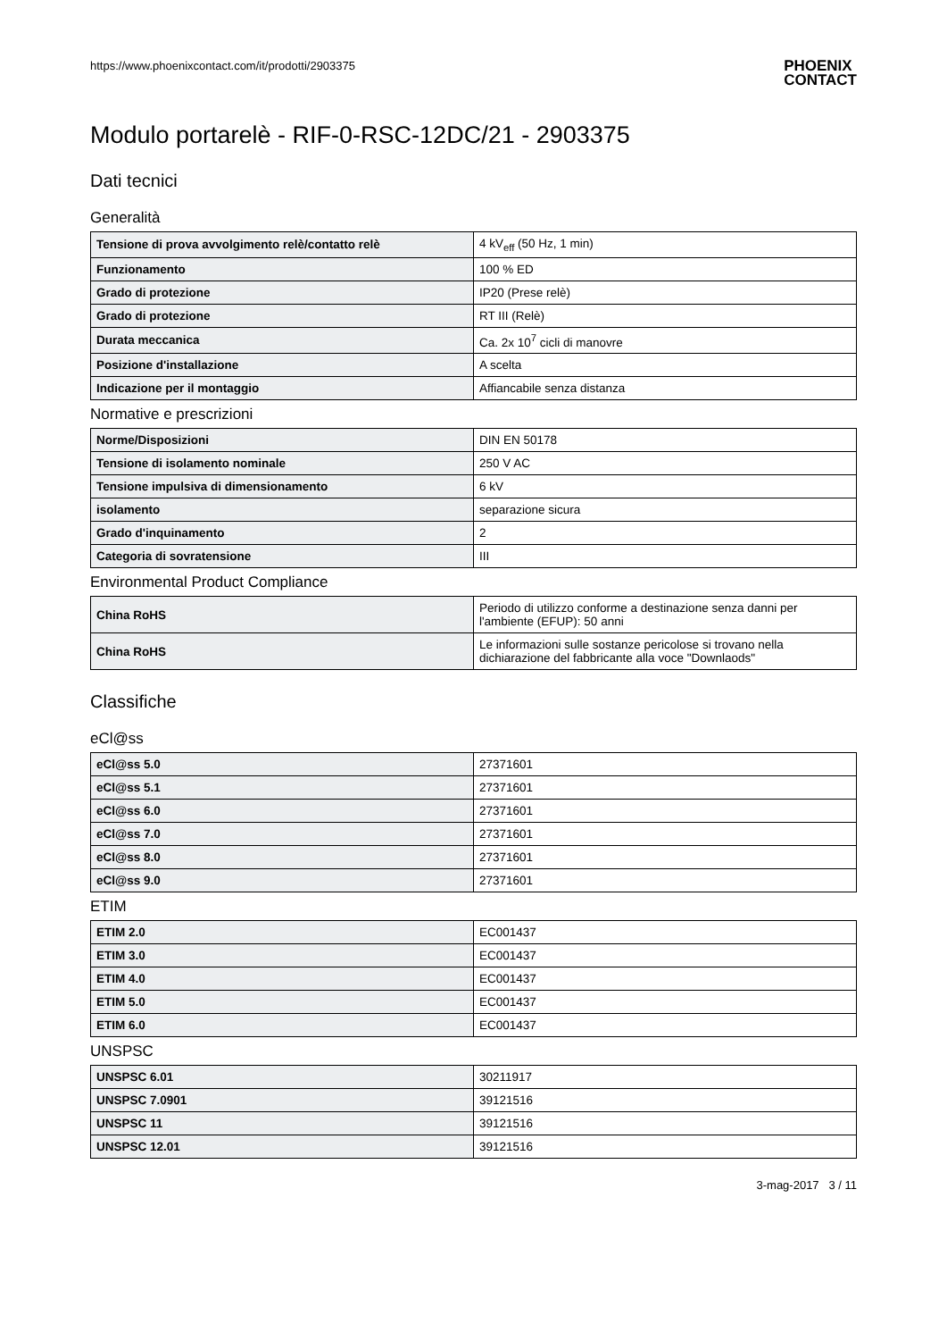https://www.phoenixcontact.com/it/prodotti/2903375 PHOENIX
CONTACT
Modulo portarelè - RIF-0-RSC-12DC/21 - 2903375
Dati tecnici
Generalità
| Tensione di prova avvolgimento relè/contatto relè | 4 kV<sub>eff</sub> (50 Hz, 1 min) |
| Funzionamento | 100 % ED |
| Grado di protezione | IP20 (Prese relè) |
| Grado di protezione | RT III (Relè) |
| Durata meccanica | Ca. 2x 10<sup>7</sup> cicli di manovre |
| Posizione d'installazione | A scelta |
| Indicazione per il montaggio | Affiancabile senza distanza |
Normative e prescrizioni
| Norme/Disposizioni | DIN EN 50178 |
| Tensione di isolamento nominale | 250 V AC |
| Tensione impulsiva di dimensionamento | 6 kV |
| isolamento | separazione sicura |
| Grado d'inquinamento | 2 |
| Categoria di sovratensione | III |
Environmental Product Compliance
| China RoHS | Periodo di utilizzo conforme a destinazione senza danni per l'ambiente (EFUP): 50 anni |
| China RoHS | Le informazioni sulle sostanze pericolose si trovano nella dichiarazione del fabbricante alla voce "Downlaods" |
Classifiche
eCl@ss
| eCl@ss 5.0 | 27371601 |
| eCl@ss 5.1 | 27371601 |
| eCl@ss 6.0 | 27371601 |
| eCl@ss 7.0 | 27371601 |
| eCl@ss 8.0 | 27371601 |
| eCl@ss 9.0 | 27371601 |
ETIM
| ETIM 2.0 | EC001437 |
| ETIM 3.0 | EC001437 |
| ETIM 4.0 | EC001437 |
| ETIM 5.0 | EC001437 |
| ETIM 6.0 | EC001437 |
UNSPSC
| UNSPSC 6.01 | 30211917 |
| UNSPSC 7.0901 | 39121516 |
| UNSPSC 11 | 39121516 |
| UNSPSC 12.01 | 39121516 |
3-mag-2017 3 / 11